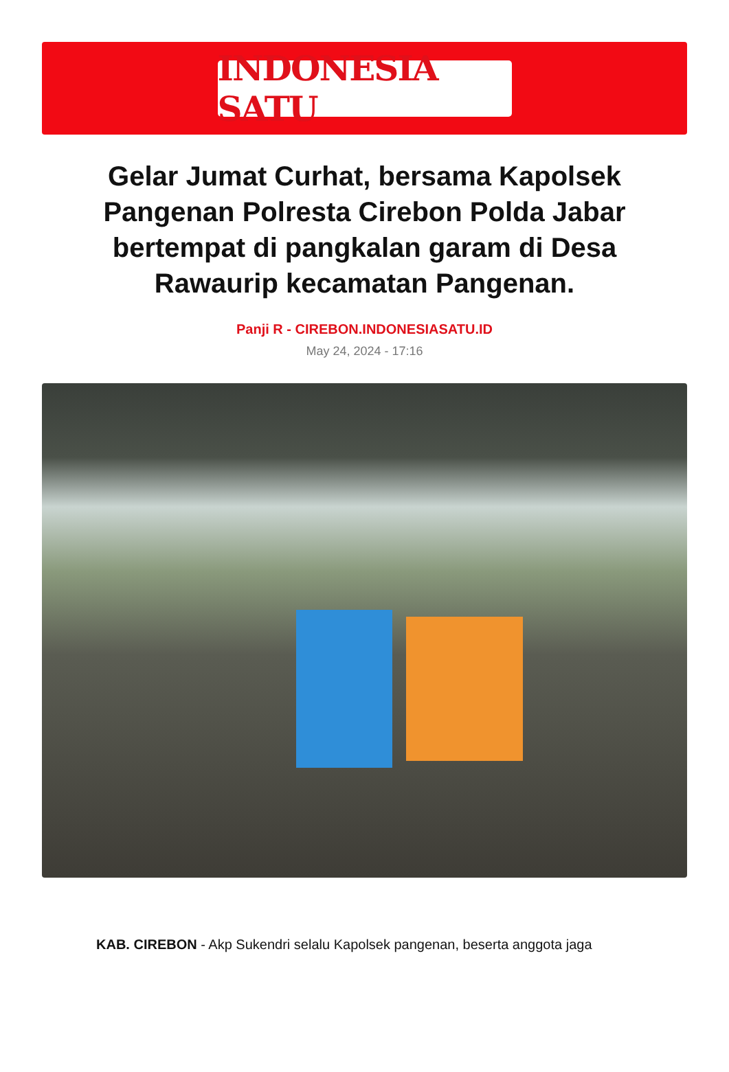INDONESIA SATU
Gelar Jumat Curhat, bersama Kapolsek Pangenan Polresta Cirebon Polda Jabar bertempat di pangkalan garam di Desa Rawaurip kecamatan Pangenan.
Panji R - CIREBON.INDONESIASATU.ID
May 24, 2024 - 17:16
KAB. CIREBON - Akp Sukendri selalu Kapolsek pangenan, beserta anggota jaga